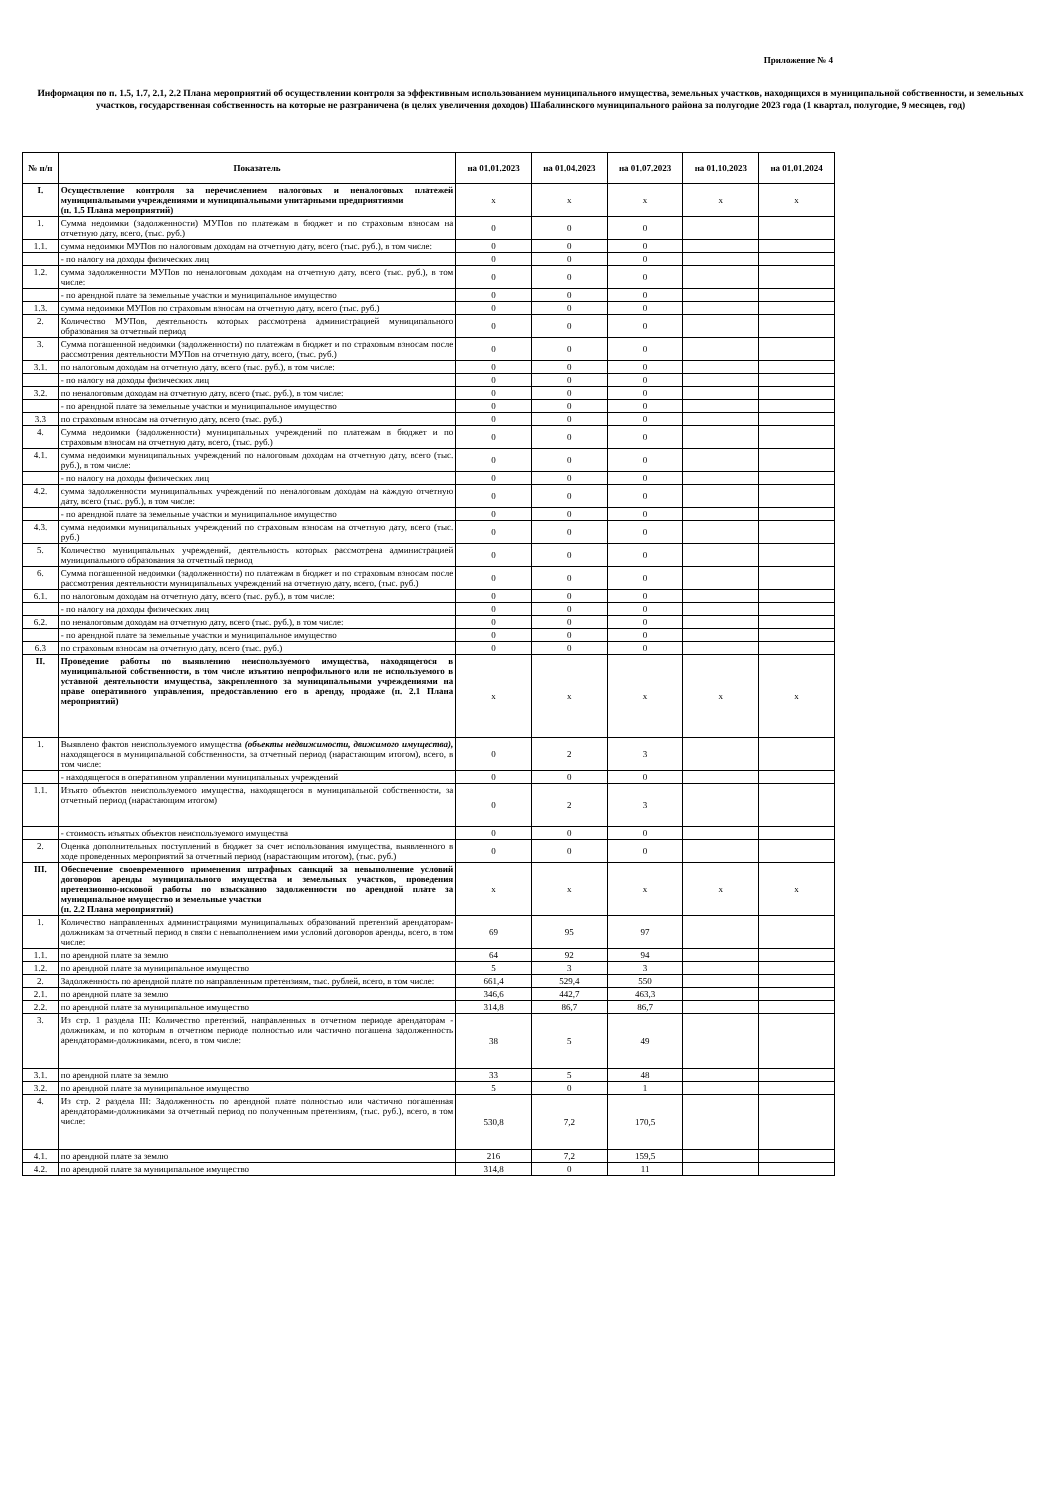Приложение № 4
Информация по п. 1.5, 1.7, 2.1, 2.2 Плана мероприятий об осуществлении контроля за эффективным использованием муниципального имущества, земельных участков, находящихся в муниципальной собственности, и земельных участков, государственная собственность на которые не разграничена (в целях увеличения доходов) Шабалинского муниципального района за полугодие 2023 года (1 квартал, полугодие, 9 месяцев, год)
| № п/п | Показатель | на 01.01.2023 | на 01.04.2023 | на 01.07.2023 | на 01.10.2023 | на 01.01.2024 |
| --- | --- | --- | --- | --- | --- | --- |
| I. | Осуществление контроля за перечислением налоговых и неналоговых платежей муниципальными учреждениями и муниципальными унитарными предприятиями (п. 1.5 Плана мероприятий) | x | x | x | x | x |
| 1. | Сумма недоимки (задолженности) МУПов по платежам в бюджет и по страховым взносам на отчетную дату, всего, (тыс. руб.) | 0 | 0 | 0 | | |
| 1.1. | сумма недоимки МУПов по налоговым доходам на отчетную дату, всего (тыс. руб.), в том числе: | 0 | 0 | 0 | | |
| | - по налогу на доходы физических лиц | 0 | 0 | 0 | | |
| 1.2. | сумма задолженности МУПов по неналоговым доходам на отчетную дату, всего (тыс. руб.), в том числе: | 0 | 0 | 0 | | |
| | - по арендной плате за земельные участки и муниципальное имущество | 0 | 0 | 0 | | |
| 1.3. | сумма недоимки МУПов по страховым взносам на отчетную дату, всего (тыс. руб.) | 0 | 0 | 0 | | |
| 2. | Количество МУПов, деятельность которых рассмотрена администрацией муниципального образования за отчетный период | 0 | 0 | 0 | | |
| 3. | Сумма погашенной недоимки (задолженности) по платежам в бюджет и по страховым взносам после рассмотрения деятельности МУПов на отчетную дату, всего, (тыс. руб.) | 0 | 0 | 0 | | |
| 3.1. | по налоговым доходам на отчетную дату, всего (тыс. руб.), в том числе: | 0 | 0 | 0 | | |
| | - по налогу на доходы физических лиц | 0 | 0 | 0 | | |
| 3.2. | по неналоговым доходам на отчетную дату, всего (тыс. руб.), в том числе: | 0 | 0 | 0 | | |
| | - по арендной плате за земельные участки и муниципальное имущество | 0 | 0 | 0 | | |
| 3.3 | по страховым взносам на отчетную дату, всего (тыс. руб.) | 0 | 0 | 0 | | |
| 4. | Сумма недоимки (задолженности) муниципальных учреждений по платежам в бюджет и по страховым взносам на отчетную дату, всего, (тыс. руб.) | 0 | 0 | 0 | | |
| 4.1. | сумма недоимки муниципальных учреждений по налоговым доходам на отчетную дату, всего (тыс. руб.), в том числе: | 0 | 0 | 0 | | |
| | - по налогу на доходы физических лиц | 0 | 0 | 0 | | |
| 4.2. | сумма задолженности муниципальных учреждений по неналоговым доходам на каждую отчетную дату, всего (тыс. руб.), в том числе: | 0 | 0 | 0 | | |
| | - по арендной плате за земельные участки и муниципальное имущество | 0 | 0 | 0 | | |
| 4.3. | сумма недоимки муниципальных учреждений по страховым взносам на отчетную дату, всего (тыс. руб.) | 0 | 0 | 0 | | |
| 5. | Количество муниципальных учреждений, деятельность которых рассмотрена администрацией муниципального образования за отчетный период | 0 | 0 | 0 | | |
| 6. | Сумма погашенной недоимки (задолженности) по платежам в бюджет и по страховым взносам после рассмотрения деятельности муниципальных учреждений на отчетную дату, всего, (тыс. руб.) | 0 | 0 | 0 | | |
| 6.1. | по налоговым доходам на отчетную дату, всего (тыс. руб.), в том числе: | 0 | 0 | 0 | | |
| | - по налогу на доходы физических лиц | 0 | 0 | 0 | | |
| 6.2. | по неналоговым доходам на отчетную дату, всего (тыс. руб.), в том числе: | 0 | 0 | 0 | | |
| | - по арендной плате за земельные участки и муниципальное имущество | 0 | 0 | 0 | | |
| 6.3 | по страховым взносам на отчетную дату, всего (тыс. руб.) | 0 | 0 | 0 | | |
| II. | Проведение работы по выявлению неиспользуемого имущества, находящегося в муниципальной собственности, в том числе изъятию непрофильного или не используемого в уставной деятельности имущества, закрепленного за муниципальными учреждениями на праве оперативного управления, предоставлению его в аренду, продаже (п. 2.1 Плана мероприятий) | x | x | x | x | x |
| 1. | Выявлено фактов неиспользуемого имущества (объекты недвижимости, движимого имущества), находящегося в муниципальной собственности, за отчетный период (нарастающим итогом), всего, в том числе: | 0 | 2 | 3 | | |
| | - находящегося в оперативном управлении муниципальных учреждений | 0 | 0 | 0 | | |
| 1.1. | Изъято объектов неиспользуемого имущества, находящегося в муниципальной собственности, за отчетный период (нарастающим итогом) | 0 | 2 | 3 | | |
| | - стоимость изъятых объектов неиспользуемого имущества | 0 | 0 | 0 | | |
| 2. | Оценка дополнительных поступлений в бюджет за счет использования имущества, выявленного в ходе проведенных мероприятий за отчетный период (нарастающим итогом), (тыс. руб.) | 0 | 0 | 0 | | |
| III. | Обеспечение своевременного применения штрафных санкций за невыполнение условий договоров аренды муниципального имущества и земельных участков, проведения претензионно-исковой работы по взысканию задолженности по арендной плате за муниципальное имущество и земельные участки (п. 2.2 Плана мероприятий) | x | x | x | x | x |
| 1. | Количество направленных администрациями муниципальных образований претензий арендаторам-должникам за отчетный период в связи с невыполнением ими условий договоров аренды, всего, в том числе: | 69 | 95 | 97 | | |
| 1.1. | по арендной плате за землю | 64 | 92 | 94 | | |
| 1.2. | по арендной плате за муниципальное имущество | 5 | 3 | 3 | | |
| 2. | Задолженность по арендной плате по направленным претензиям, тыс. рублей, всего, в том числе: | 661,4 | 529,4 | 550 | | |
| 2.1. | по арендной плате за землю | 346,6 | 442,7 | 463,3 | | |
| 2.2. | по арендной плате за муниципальное имущество | 314,8 | 86,7 | 86,7 | | |
| 3. | Из стр. 1 раздела III: Количество претензий, направленных в отчетном периоде арендаторам - должникам, и по которым в отчетном периоде полностью или частично погашена задолженность арендаторами-должниками, всего, в том числе: | 38 | 5 | 49 | | |
| 3.1. | по арендной плате за землю | 33 | 5 | 48 | | |
| 3.2. | по арендной плате за муниципальное имущество | 5 | 0 | 1 | | |
| 4. | Из стр. 2 раздела III: Задолженность по арендной плате полностью или частично погашенная арендаторами-должниками за отчетный период по полученным претензиям, (тыс. руб.), всего, в том числе: | 530,8 | 7,2 | 170,5 | | |
| 4.1. | по арендной плате за землю | 216 | 7,2 | 159,5 | | |
| 4.2. | по арендной плате за муниципальное имущество | 314,8 | 0 | 11 | | |